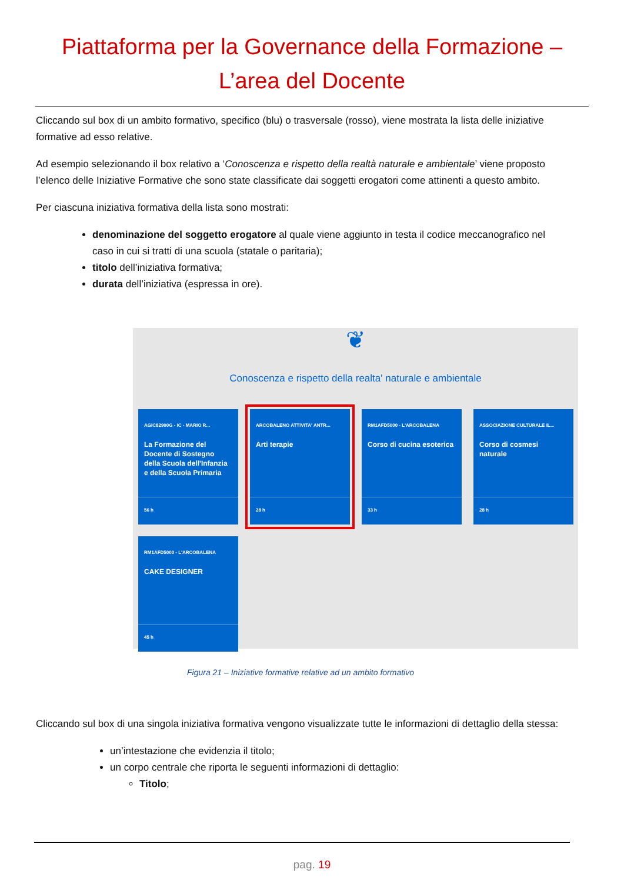Piattaforma per la Governance della Formazione –
L’area del Docente
Cliccando sul box di un ambito formativo, specifico (blu) o trasversale (rosso), viene mostrata la lista delle iniziative formative ad esso relative.
Ad esempio selezionando il box relativo a ‘Conoscenza e rispetto della realtà naturale e ambientale’ viene proposto l’elenco delle Iniziative Formative che sono state classificate dai soggetti erogatori come attinenti a questo ambito.
Per ciascuna iniziativa formativa della lista sono mostrati:
denominazione del soggetto erogatore al quale viene aggiunto in testa il codice meccanografico nel caso in cui si tratti di una scuola (statale o paritaria);
titolo dell’iniziativa formativa;
durata dell’iniziativa (espressa in ore).
❦
Conoscenza e rispetto della realta' naturale e ambientale
AGIC82900G - IC - MARIO R...
La Formazione del Docente di Sostegno della Scuola dell'Infanzia e della Scuola Primaria
56 h
ARCOBALENO ATTIVITA' ANTR...
Arti terapie
28 h
RM1AFD5000 - L'ARCOBALENA
Corso di cucina esoterica
33 h
ASSOCIAZIONE CULTURALE IL...
Corso di cosmesi naturale
28 h
RM1AFD5000 - L'ARCOBALENA
CAKE DESIGNER
45 h
Figura 21 – Iniziative formative relative ad un ambito formativo
Cliccando sul box di una singola iniziativa formativa vengono visualizzate tutte le informazioni di dettaglio della stessa:
un’intestazione che evidenzia il titolo;
un corpo centrale che riporta le seguenti informazioni di dettaglio:
Titolo;
pag. 19